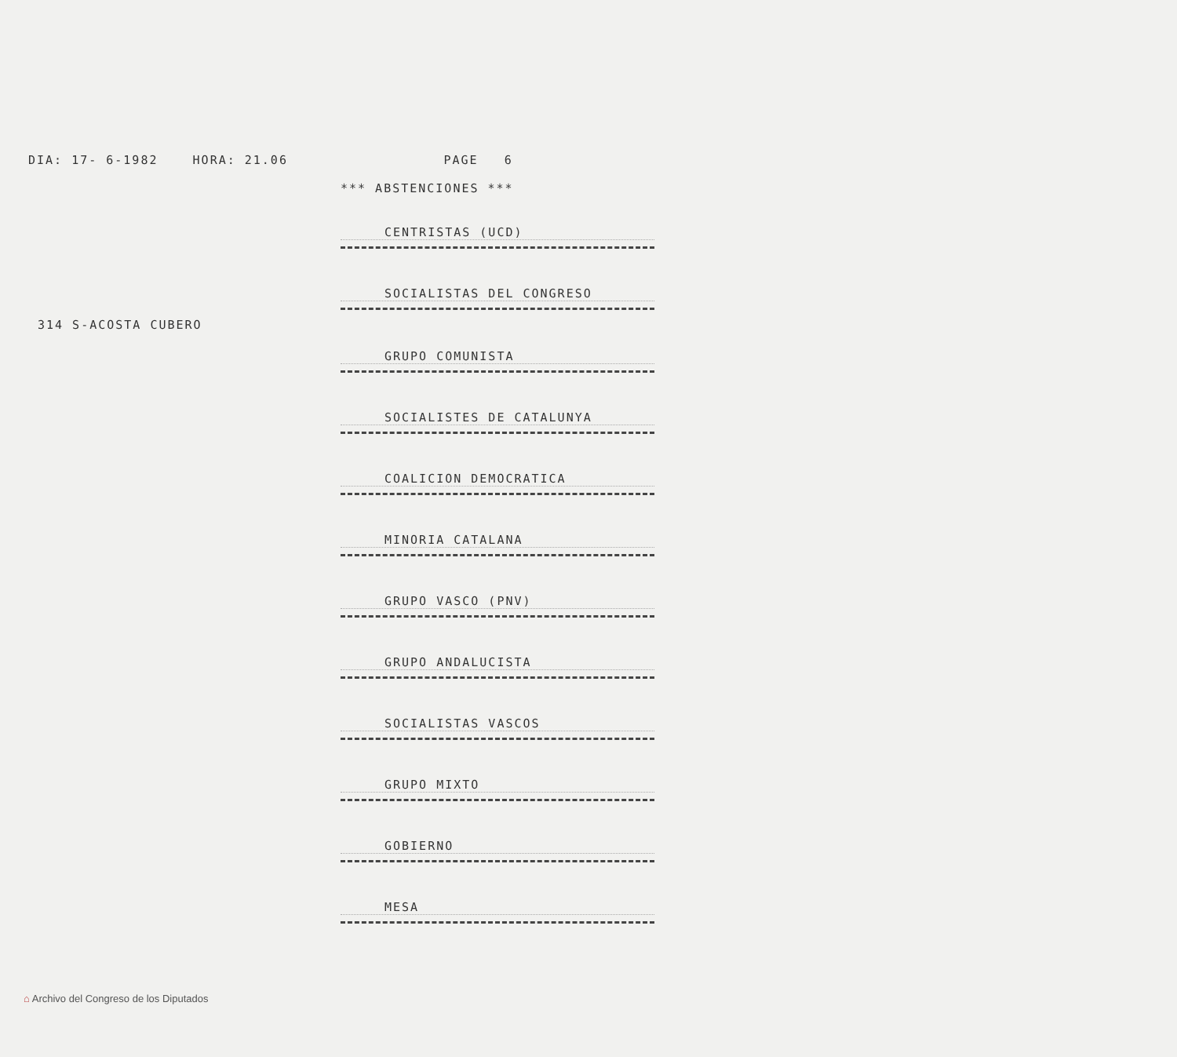DIA: 17- 6-1982 HORA: 21.06 PAGE 6
*** ABSTENCIONES ***
CENTRISTAS (UCD)
SOCIALISTAS DEL CONGRESO
314 S-ACOSTA CUBERO
GRUPO COMUNISTA
SOCIALISTES DE CATALUNYA
COALICION DEMOCRATICA
MINORIA CATALANA
GRUPO VASCO (PNV)
GRUPO ANDALUCISTA
SOCIALISTAS VASCOS
GRUPO MIXTO
GOBIERNO
MESA
⌂ Archivo del Congreso de los Diputados